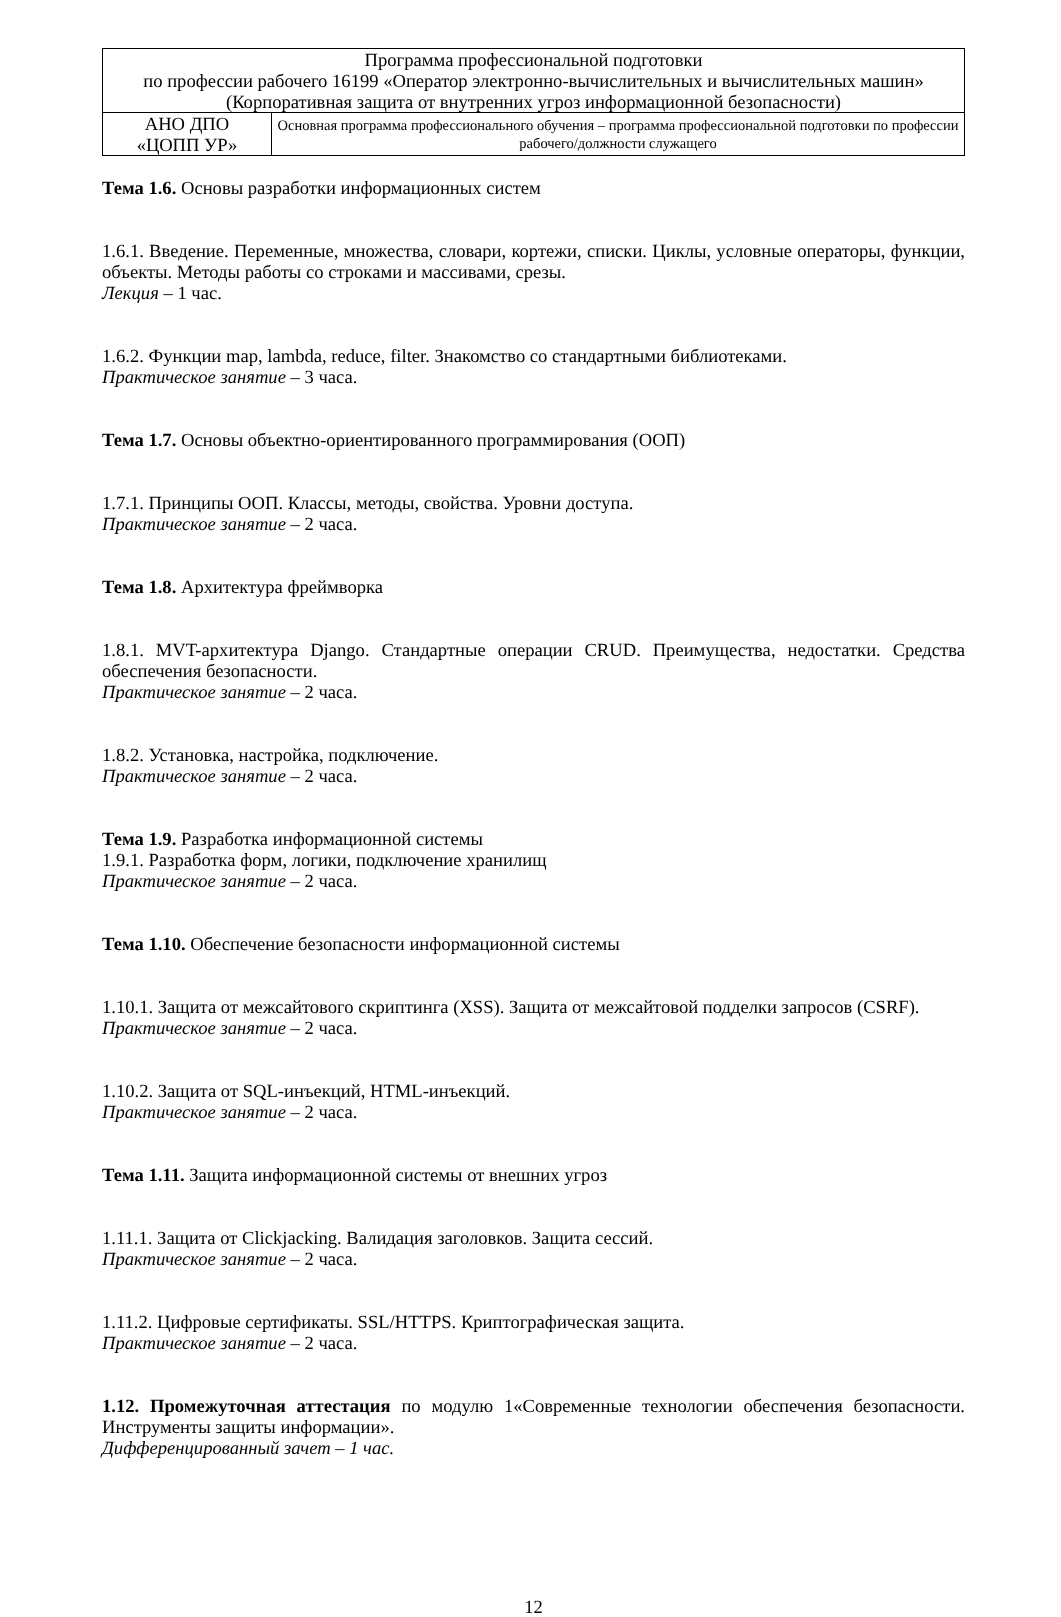| Программа профессиональной подготовки по профессии рабочего 16199 «Оператор электронно-вычислительных и вычислительных машин» (Корпоративная защита от внутренних угроз информационной безопасности) | |
| АНО ДПО «ЦОПП УР» | Основная программа профессионального обучения – программа профессиональной подготовки по профессии рабочего/должности служащего |
Тема 1.6. Основы разработки информационных систем
1.6.1. Введение. Переменные, множества, словари, кортежи, списки. Циклы, условные операторы, функции, объекты. Методы работы со строками и массивами, срезы.
Лекция – 1 час.
1.6.2. Функции map, lambda, reduce, filter. Знакомство со стандартными библиотеками.
Практическое занятие – 3 часа.
Тема 1.7. Основы объектно-ориентированного программирования (ООП)
1.7.1. Принципы ООП. Классы, методы, свойства. Уровни доступа.
Практическое занятие – 2 часа.
Тема 1.8. Архитектура фреймворка
1.8.1. MVT-архитектура Django. Стандартные операции CRUD. Преимущества, недостатки. Средства обеспечения безопасности.
Практическое занятие – 2 часа.
1.8.2. Установка, настройка, подключение.
Практическое занятие – 2 часа.
Тема 1.9. Разработка информационной системы
1.9.1. Разработка форм, логики, подключение хранилищ
Практическое занятие – 2 часа.
Тема 1.10. Обеспечение безопасности информационной системы
1.10.1. Защита от межсайтового скриптинга (XSS). Защита от межсайтовой подделки запросов (CSRF).
Практическое занятие – 2 часа.
1.10.2. Защита от SQL-инъекций, HTML-инъекций.
Практическое занятие – 2 часа.
Тема 1.11. Защита информационной системы от внешних угроз
1.11.1. Защита от Clickjacking. Валидация заголовков. Защита сессий.
Практическое занятие – 2 часа.
1.11.2. Цифровые сертификаты. SSL/HTTPS. Криптографическая защита.
Практическое занятие – 2 часа.
1.12. Промежуточная аттестация по модулю 1«Современные технологии обеспечения безопасности. Инструменты защиты информации».
Дифференцированный зачет – 1 час.
12